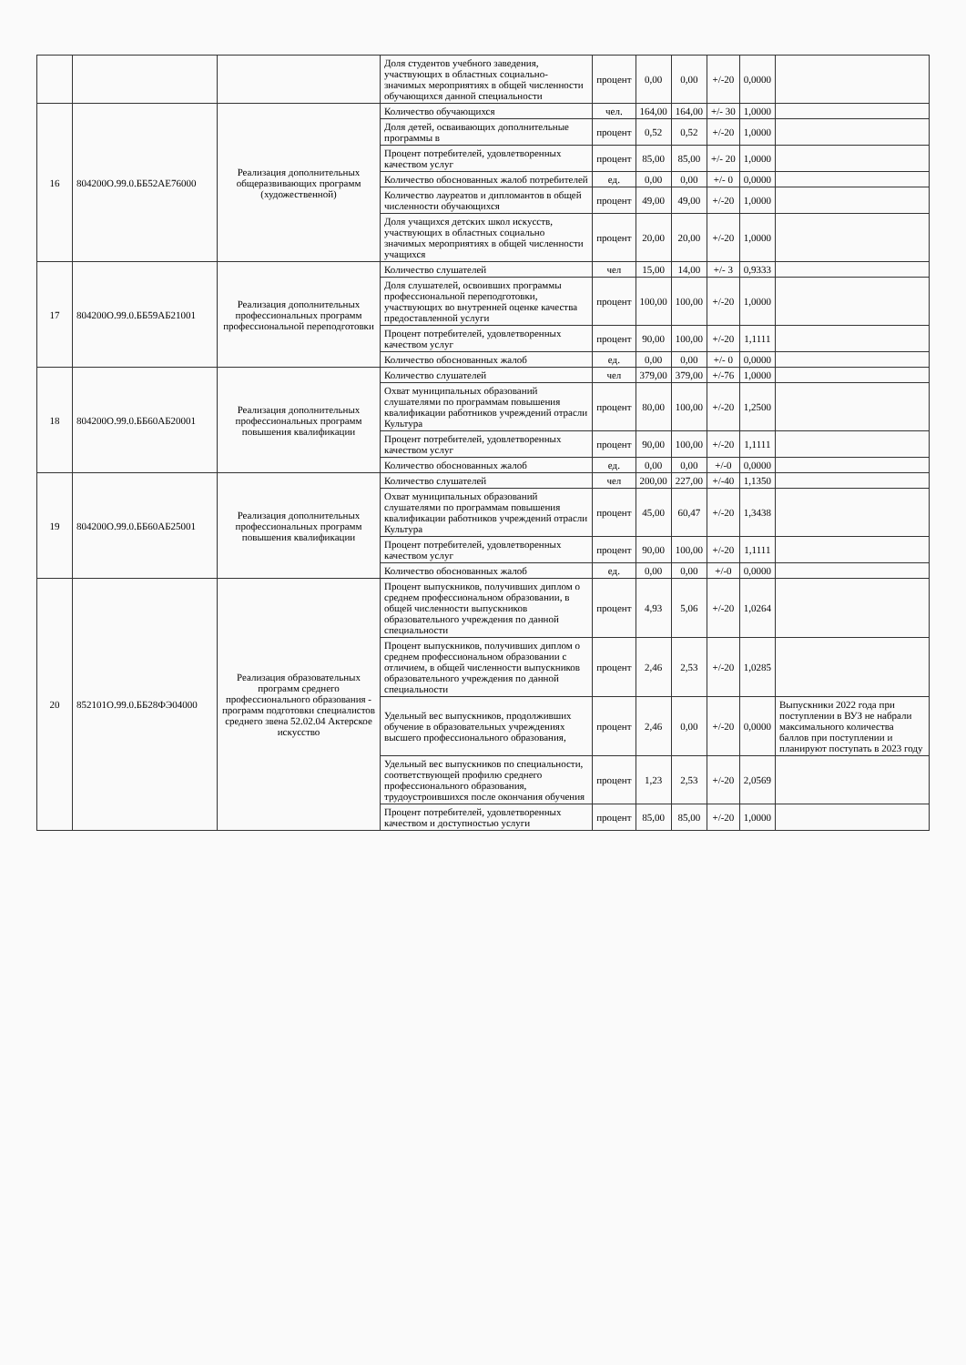| | | | Доля студентов учебного заведения, участвующих в областных социально-значимых мероприятиях в общей численности обучающихся данной специальности | процент | 0,00 | 0,00 | +/-20 | 0,0000 | |
| 16 | 804200О.99.0.ББ52АЕ76000 | Реализация дополнительных общеразвивающих программ (художественной) | Количество обучающихся | чел. | 164,00 | 164,00 | +/- 30 | 1,0000 | |
| | | | Доля детей, осваивающих дополнительные программы в | процент | 0,52 | 0,52 | +/-20 | 1,0000 | |
| | | | Процент потребителей, удовлетворенных качеством услуг | процент | 85,00 | 85,00 | +/- 20 | 1,0000 | |
| | | | Количество обоснованных жалоб потребителей | ед. | 0,00 | 0,00 | +/- 0 | 0,0000 | |
| | | | Количество лауреатов и дипломантов в общей численности обучающихся | процент | 49,00 | 49,00 | +/-20 | 1,0000 | |
| | | | Доля учащихся детских школ искусств, участвующих в областных социально значимых мероприятиях в общей численности учащихся | процент | 20,00 | 20,00 | +/-20 | 1,0000 | |
| 17 | 804200О.99.0.ББ59АБ21001 | Реализация дополнительных профессиональных программ профессиональной переподготовки | Количество слушателей | чел | 15,00 | 14,00 | +/- 3 | 0,9333 | |
| | | | Доля слушателей, освоивших программы профессиональной переподготовки, участвующих во внутренней оценке качества предоставленной услуги | процент | 100,00 | 100,00 | +/-20 | 1,0000 | |
| | | | Процент потребителей, удовлетворенных качеством услуг | процент | 90,00 | 100,00 | +/-20 | 1,1111 | |
| | | | Количество обоснованных жалоб | ед. | 0,00 | 0,00 | +/- 0 | 0,0000 | |
| 18 | 804200О.99.0.ББ60АБ20001 | Реализация дополнительных профессиональных программ повышения квалификации | Количество слушателей | чел | 379,00 | 379,00 | +/-76 | 1,0000 | |
| | | | Охват муниципальных образований слушателями по программам повышения квалификации работников учреждений отрасли Культура | процент | 80,00 | 100,00 | +/-20 | 1,2500 | |
| | | | Процент потребителей, удовлетворенных качеством услуг | процент | 90,00 | 100,00 | +/-20 | 1,1111 | |
| | | | Количество обоснованных жалоб | ед. | 0,00 | 0,00 | +/-0 | 0,0000 | |
| 19 | 804200О.99.0.ББ60АБ25001 | Реализация дополнительных профессиональных программ повышения квалификации | Количество слушателей | чел | 200,00 | 227,00 | +/-40 | 1,1350 | |
| | | | Охват муниципальных образований слушателями по программам повышения квалификации работников учреждений отрасли Культура | процент | 45,00 | 60,47 | +/-20 | 1,3438 | |
| | | | Процент потребителей, удовлетворенных качеством услуг | процент | 90,00 | 100,00 | +/-20 | 1,1111 | |
| | | | Количество обоснованных жалоб | ед. | 0,00 | 0,00 | +/-0 | 0,0000 | |
| 20 | 852101О.99.0.ББ28ФЭ04000 | Реализация образовательных программ среднего профессионального образования - программ подготовки специалистов среднего звена 52.02.04 Актерское искусство | Процент выпускников, получивших диплом о среднем профессиональном образовании, в общей численности выпускников образовательного учреждения по данной специальности | процент | 4,93 | 5,06 | +/-20 | 1,0264 | |
| | | | Процент выпускников, получивших диплом о среднем профессиональном образовании с отличием, в общей численности выпускников образовательного учреждения по данной специальности | процент | 2,46 | 2,53 | +/-20 | 1,0285 | |
| | | | Удельный вес выпускников, продолживших обучение в образовательных учреждениях высшего профессионального образования, | процент | 2,46 | 0,00 | +/-20 | 0,0000 | Выпускники 2022 года при поступлении в ВУЗ не набрали максимального количества баллов при поступлении и планируют поступать в 2023 году |
| | | | Удельный вес выпускников по специальности, соответствующей профилю среднего профессионального образования, трудоустроившихся после окончания обучения | процент | 1,23 | 2,53 | +/-20 | 2,0569 | |
| | | | Процент потребителей, удовлетворенных качеством и доступностью услуги | процент | 85,00 | 85,00 | +/-20 | 1,0000 | |